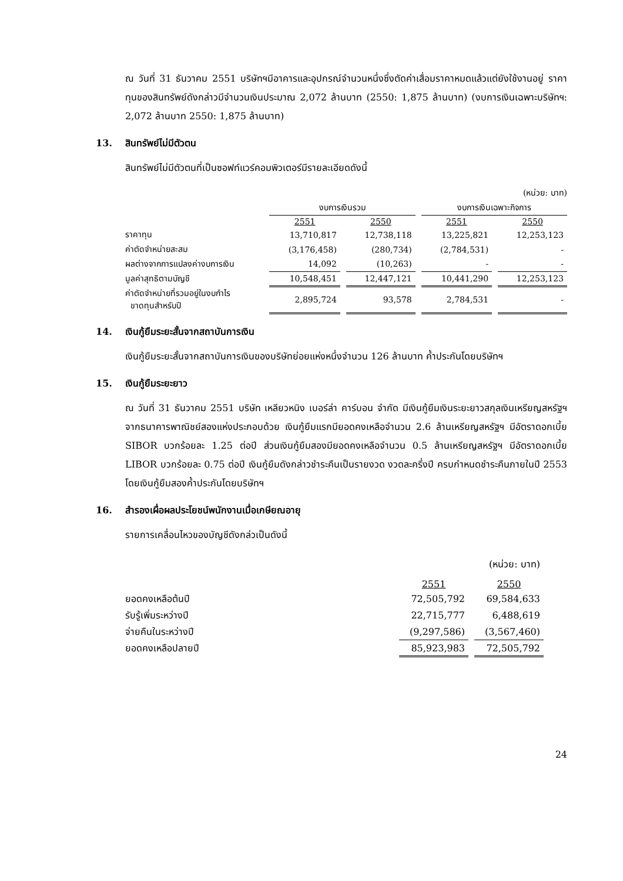ณ วันที่ 31 ธันวาคม 2551 บริษัทฯมีอาคารและอุปกรณ์จำนวนหนึ่งซึ่งตัดค่าเสื่อมราคาหมดแล้วแต่ยังใช้งานอยู่ ราคาทุนของสินทรัพย์ดังกล่าวมีจำนวนเงินประมาณ 2,072 ล้านบาท (2550: 1,875 ล้านบาท) (งบการเงินเฉพาะบริษัทฯ: 2,072 ล้านบาท 2550: 1,875 ล้านบาท)
13. สินทรัพย์ไม่มีตัวตน
สินทรัพย์ไม่มีตัวตนที่เป็นซอฟท์แวร์คอมพิวเตอร์มีรายละเอียดดังนี้
| (หน่วย: บาท) | | | | | | | |
| | งบการเงินรวม | | | | งบการเงินเฉพาะกิจการ | | |
| | 2551 | | 2550 | | 2551 | | 2550 |
| ราคาทุน | 13,710,817 | | 12,738,118 | | 13,225,821 | | 12,253,123 |
| ค่าตัดจำหน่ายสะสม | (3,176,458) | | (280,734) | | (2,784,531) | | - |
| ผลต่างจากการแปลงค่างบการเงิน | 14,092 | | (10,263) | | - | | - |
| มูลค่าสุทธิตามบัญชี | 10,548,451 | | 12,447,121 | | 10,441,290 | | 12,253,123 |
| ค่าตัดจำหน่ายที่รวมอยู่ในงบกำไร ขาดทุนสำหรับปี | 2,895,724 | | 93,578 | | 2,784,531 | | - |
14. เงินกู้ยืมระยะสั้นจากสถาบันการเงิน
เงินกู้ยืมระยะสั้นจากสถาบันการเงินของบริษัทย่อยแห่งหนึ่งจำนวน 126 ล้านบาท ค้ำประกันโดยบริษัทฯ
15. เงินกู้ยืมระยะยาว
ณ วันที่ 31 ธันวาคม 2551 บริษัท เหลียวหนิง เบอร์ล่า คาร์บอน จำกัด มีเงินกู้ยืมเงินระยะยาวสกุลเงินเหรียญสหรัฐฯจากธนาคารพาณิชย์สองแห่งประกอบด้วย เงินกู้ยืมแรกมียอดคงเหลือจำนวน 2.6 ล้านเหรียญสหรัฐฯ มีอัตราดอกเบี้ย SIBOR บวกร้อยละ 1.25 ต่อปี ส่วนเงินกู้ยืมสองมียอดคงเหลือจำนวน 0.5 ล้านเหรียญสหรัฐฯ มีอัตราดอกเบี้ย LIBOR บวกร้อยละ 0.75 ต่อปี เงินกู้ยืมดังกล่าวชำระคืนเป็นรายงวด งวดละครึ่งปี ครบกำหนดชำระคืนภายในปี 2553 โดยเงินกู้ยืมสองค้ำประกันโดยบริษัทฯ
16. สำรองเผื่อผลประโยชน์พนักงานเมื่อเกษียณอายุ
รายการเคลื่อนไหวของบัญชีดังกล่วเป็นดังนี้
| (หน่วย: บาท) | | | |
| | 2551 | | 2550 |
| ยอดคงเหลือต้นปี | 72,505,792 | | 69,584,633 |
| รับรู้เพิ่มระหว่างปี | 22,715,777 | | 6,488,619 |
| จ่ายคืนในระหว่างปี | (9,297,586) | | (3,567,460) |
| ยอดคงเหลือปลายปี | 85,923,983 | | 72,505,792 |
24